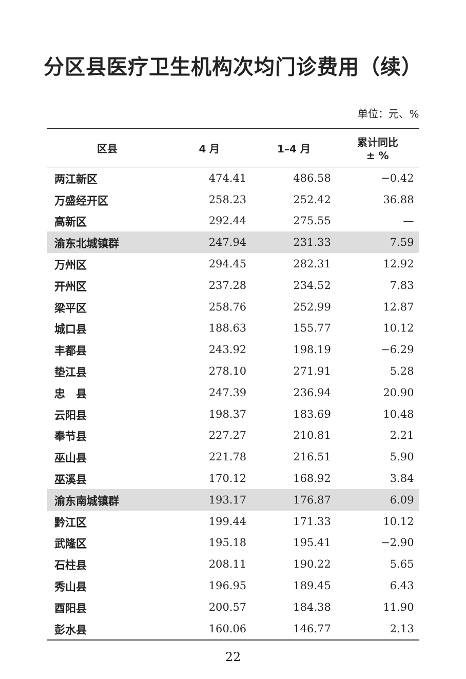分区县医疗卫生机构次均门诊费用（续）
单位：元、%
| 区县 | 4 月 | 1–4 月 | 累计同比 ± % |
| --- | --- | --- | --- |
| 两江新区 | 474.41 | 486.58 | −0.42 |
| 万盛经开区 | 258.23 | 252.42 | 36.88 |
| 高新区 | 292.44 | 275.55 | — |
| 渝东北城镇群 | 247.94 | 231.33 | 7.59 |
| 万州区 | 294.45 | 282.31 | 12.92 |
| 开州区 | 237.28 | 234.52 | 7.83 |
| 梁平区 | 258.76 | 252.99 | 12.87 |
| 城口县 | 188.63 | 155.77 | 10.12 |
| 丰都县 | 243.92 | 198.19 | −6.29 |
| 垫江县 | 278.10 | 271.91 | 5.28 |
| 忠 县 | 247.39 | 236.94 | 20.90 |
| 云阳县 | 198.37 | 183.69 | 10.48 |
| 奉节县 | 227.27 | 210.81 | 2.21 |
| 巫山县 | 221.78 | 216.51 | 5.90 |
| 巫溪县 | 170.12 | 168.92 | 3.84 |
| 渝东南城镇群 | 193.17 | 176.87 | 6.09 |
| 黔江区 | 199.44 | 171.33 | 10.12 |
| 武隆区 | 195.18 | 195.41 | −2.90 |
| 石柱县 | 208.11 | 190.22 | 5.65 |
| 秀山县 | 196.95 | 189.45 | 6.43 |
| 酉阳县 | 200.57 | 184.38 | 11.90 |
| 彭水县 | 160.06 | 146.77 | 2.13 |
22